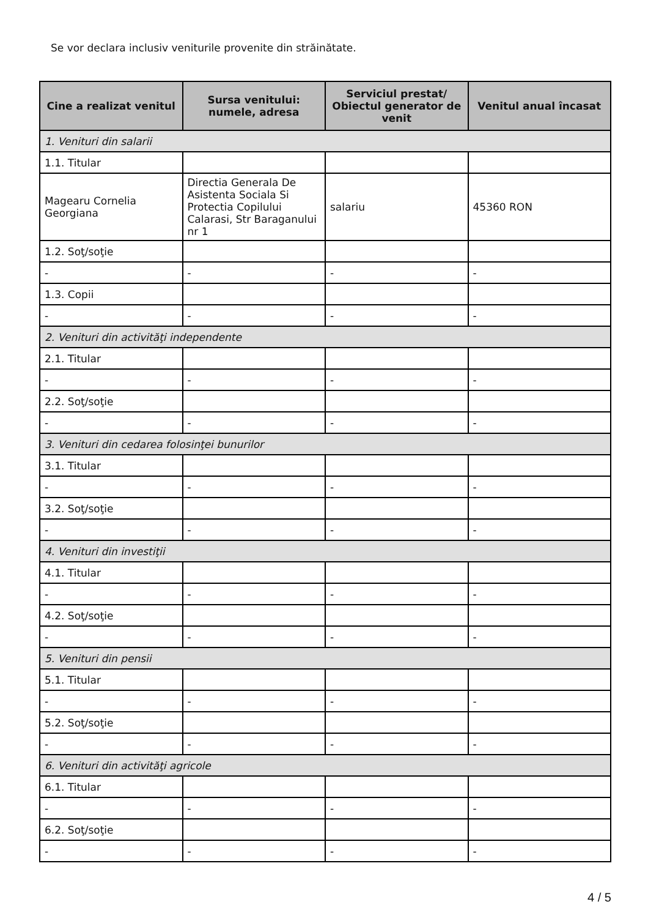Se vor declara inclusiv veniturile provenite din străinătate.
| Cine a realizat venitul | Sursa venitului: numele, adresa | Serviciul prestat/ Obiectul generator de venit | Venitul anual încasat |
| --- | --- | --- | --- |
| 1. Venituri din salarii | | | |
| 1.1. Titular | | | |
| Magearu Cornelia Georgiana | Directia Generala De Asistenta Sociala Si Protectia Copilului Calarasi, Str Baraganului nr 1 | salariu | 45360 RON |
| 1.2. Soţ/soţie | | | |
| - | - | - | - |
| 1.3. Copii | | | |
| - | - | - | - |
| 2. Venituri din activităţi independente | | | |
| 2.1. Titular | | | |
| - | - | - | - |
| 2.2. Soţ/soţie | | | |
| - | - | - | - |
| 3. Venituri din cedarea folosinţei bunurilor | | | |
| 3.1. Titular | | | |
| - | - | - | - |
| 3.2. Soţ/soţie | | | |
| - | - | - | - |
| 4. Venituri din investiţii | | | |
| 4.1. Titular | | | |
| - | - | - | - |
| 4.2. Soţ/soţie | | | |
| - | - | - | - |
| 5. Venituri din pensii | | | |
| 5.1. Titular | | | |
| - | - | - | - |
| 5.2. Soţ/soţie | | | |
| - | - | - | - |
| 6. Venituri din activităţi agricole | | | |
| 6.1. Titular | | | |
| - | - | - | - |
| 6.2. Soţ/soţie | | | |
| - | - | - | - |
4 / 5